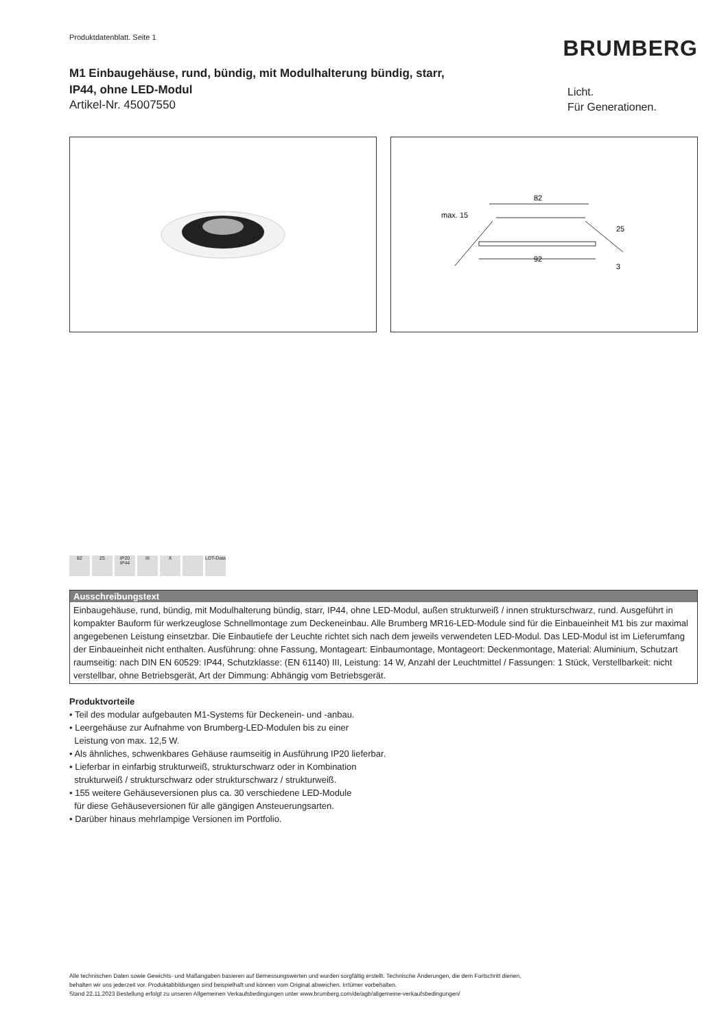Produktdatenblatt. Seite 1
BRUMBERG
M1 Einbaugehäuse, rund, bündig, mit Modulhalterung bündig, starr,
IP44, ohne LED-Modul
Artikel-Nr. 45007550
Licht.
Für Generationen.
82
max. 15
92
25
3
82 25 IP20
IP44
III X LDT-Data
Ausschreibungstext
Einbaugehäuse, rund, bündig, mit Modulhalterung bündig, starr, IP44, ohne LED-Modul, außen strukturweiß / innen strukturschwarz, rund. Ausgeführt in kompakter Bauform für werkzeuglose Schnellmontage zum Deckeneinbau. Alle Brumberg MR16-LED-Module sind für die Einbaueinheit M1 bis zur maximal angegebenen Leistung einsetzbar. Die Einbautiefe der Leuchte richtet sich nach dem jeweils verwendeten LED-Modul. Das LED-Modul ist im Lieferumfang der Einbaueinheit nicht enthalten. Ausführung: ohne Fassung, Montageart: Einbaumontage, Montageort: Deckenmontage, Material: Aluminium, Schutzart raumseitig: nach DIN EN 60529: IP44, Schutzklasse: (EN 61140) III, Leistung: 14 W, Anzahl der Leuchtmittel / Fassungen: 1 Stück, Verstellbarkeit: nicht verstellbar, ohne Betriebsgerät, Art der Dimmung: Abhängig vom Betriebsgerät.
Produktvorteile
• Teil des modular aufgebauten M1-Systems für Deckenein- und -anbau.
• Leergehäuse zur Aufnahme von Brumberg-LED-Modulen bis zu einer
Leistung von max. 12,5 W.
• Als ähnliches, schwenkbares Gehäuse raumseitig in Ausführung IP20 lieferbar.
• Lieferbar in einfarbig strukturweiß, strukturschwarz oder in Kombination
strukturweiß / strukturschwarz oder strukturschwarz / strukturweiß.
• 155 weitere Gehäuseversionen plus ca. 30 verschiedene LED-Module
für diese Gehäuseversionen für alle gängigen Ansteuerungsarten.
• Darüber hinaus mehrlampige Versionen im Portfolio.
Alle technischen Daten sowie Gewichts- und Maßangaben basieren auf Bemessungswerten und wurden sorgfältig erstellt. Technische Änderungen, die dem Fortschritt dienen,
behalten wir uns jederzeit vor. Produktabbildungen sind beispielhaft und können vom Original abweichen. Irrtümer vorbehalten.
Stand 22.11.2023 Bestellung erfolgt zu unseren Allgemeinen Verkaufsbedingungen unter www.brumberg.com/de/agb/allgemeine-verkaufsbedingungen/